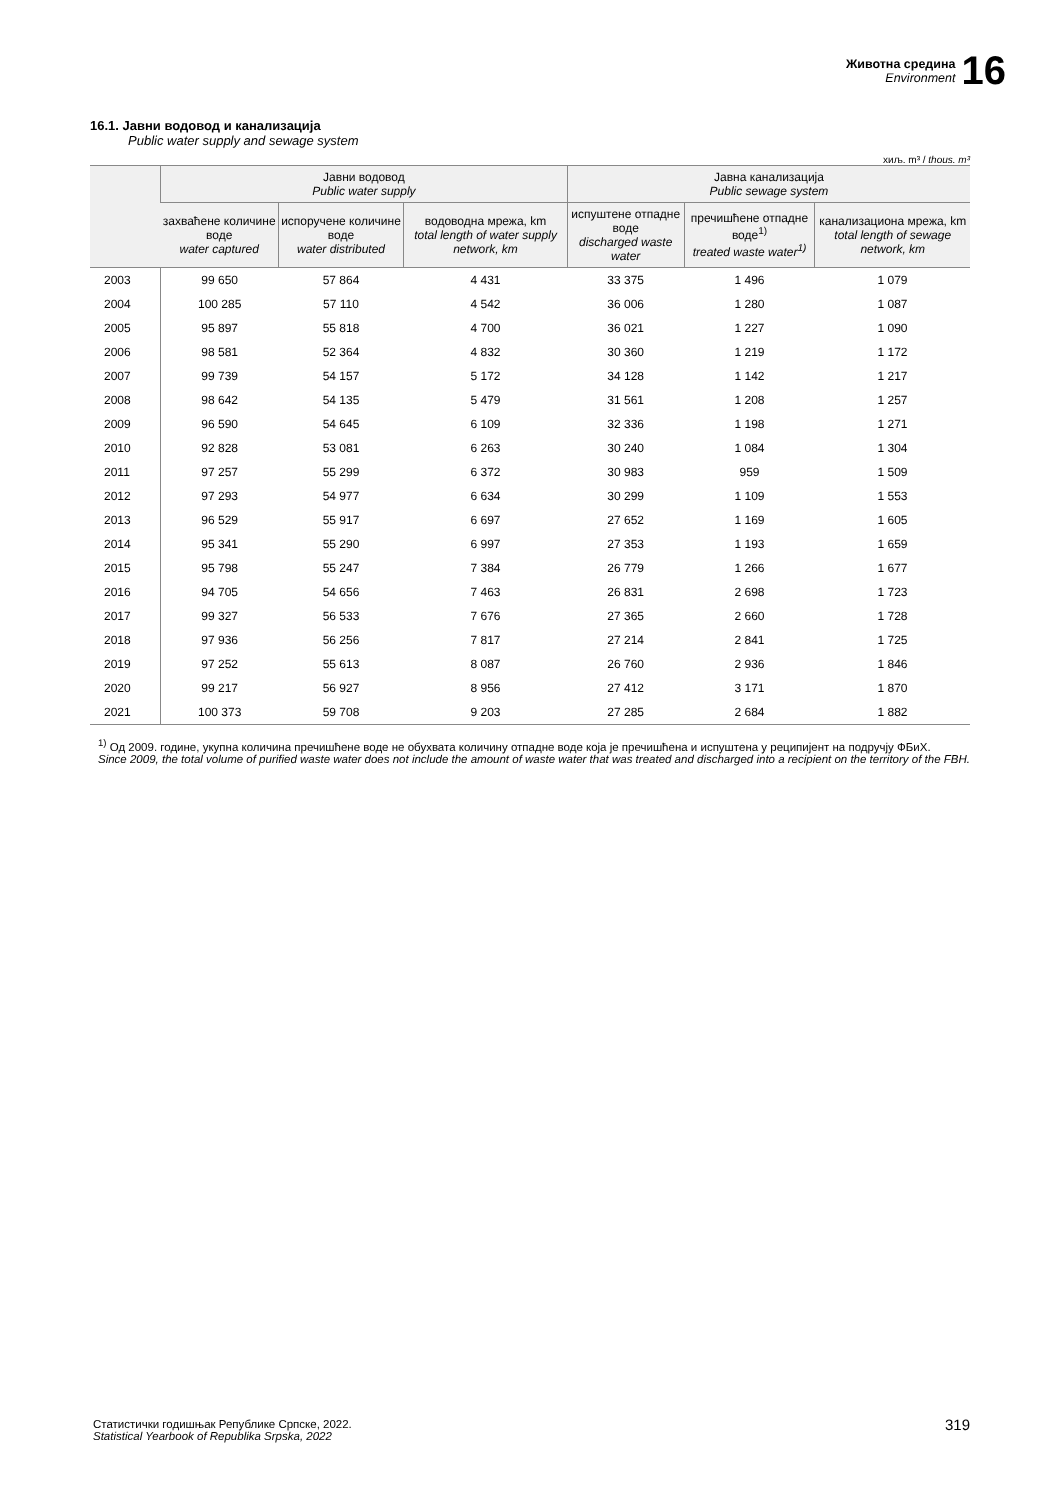Животна средина
Environment
16
16.1. Јавни водовод и канализација
Public water supply and sewage system
хиљ. m³ / thous. m³
| | Јавни водовод Public water supply | | | Јавна канализација Public sewage system | | |
| --- | --- | --- | --- | --- | --- | --- |
| | захваћене количине воде water captured | испоручене количине воде water distributed | водоводна мрежа, km total length of water supply network, km | испуштене отпадне воде discharged waste water | пречишћене отпадне воде<sup>1)</sup> treated waste water<sup>1)</sup> | канализациона мрежа, km total length of sewage network, km |
| 2003 | 99 650 | 57 864 | 4 431 | 33 375 | 1 496 | 1 079 |
| 2004 | 100 285 | 57 110 | 4 542 | 36 006 | 1 280 | 1 087 |
| 2005 | 95 897 | 55 818 | 4 700 | 36 021 | 1 227 | 1 090 |
| 2006 | 98 581 | 52 364 | 4 832 | 30 360 | 1 219 | 1 172 |
| 2007 | 99 739 | 54 157 | 5 172 | 34 128 | 1 142 | 1 217 |
| 2008 | 98 642 | 54 135 | 5 479 | 31 561 | 1 208 | 1 257 |
| 2009 | 96 590 | 54 645 | 6 109 | 32 336 | 1 198 | 1 271 |
| 2010 | 92 828 | 53 081 | 6 263 | 30 240 | 1 084 | 1 304 |
| 2011 | 97 257 | 55 299 | 6 372 | 30 983 | 959 | 1 509 |
| 2012 | 97 293 | 54 977 | 6 634 | 30 299 | 1 109 | 1 553 |
| 2013 | 96 529 | 55 917 | 6 697 | 27 652 | 1 169 | 1 605 |
| 2014 | 95 341 | 55 290 | 6 997 | 27 353 | 1 193 | 1 659 |
| 2015 | 95 798 | 55 247 | 7 384 | 26 779 | 1 266 | 1 677 |
| 2016 | 94 705 | 54 656 | 7 463 | 26 831 | 2 698 | 1 723 |
| 2017 | 99 327 | 56 533 | 7 676 | 27 365 | 2 660 | 1 728 |
| 2018 | 97 936 | 56 256 | 7 817 | 27 214 | 2 841 | 1 725 |
| 2019 | 97 252 | 55 613 | 8 087 | 26 760 | 2 936 | 1 846 |
| 2020 | 99 217 | 56 927 | 8 956 | 27 412 | 3 171 | 1 870 |
| 2021 | 100 373 | 59 708 | 9 203 | 27 285 | 2 684 | 1 882 |
<sup>1)</sup> Од 2009. године, укупна количина пречишћене воде не обухвата количину отпадне воде која је пречишћена и испуштена у реципијент на подручју ФБиХ.
Since 2009, the total volume of purified waste water does not include the amount of waste water that was treated and discharged into a recipient on the territory of the FBH.
Статистички годишњак Републике Српске, 2022.
Statistical Yearbook of Republika Srpska, 2022
319